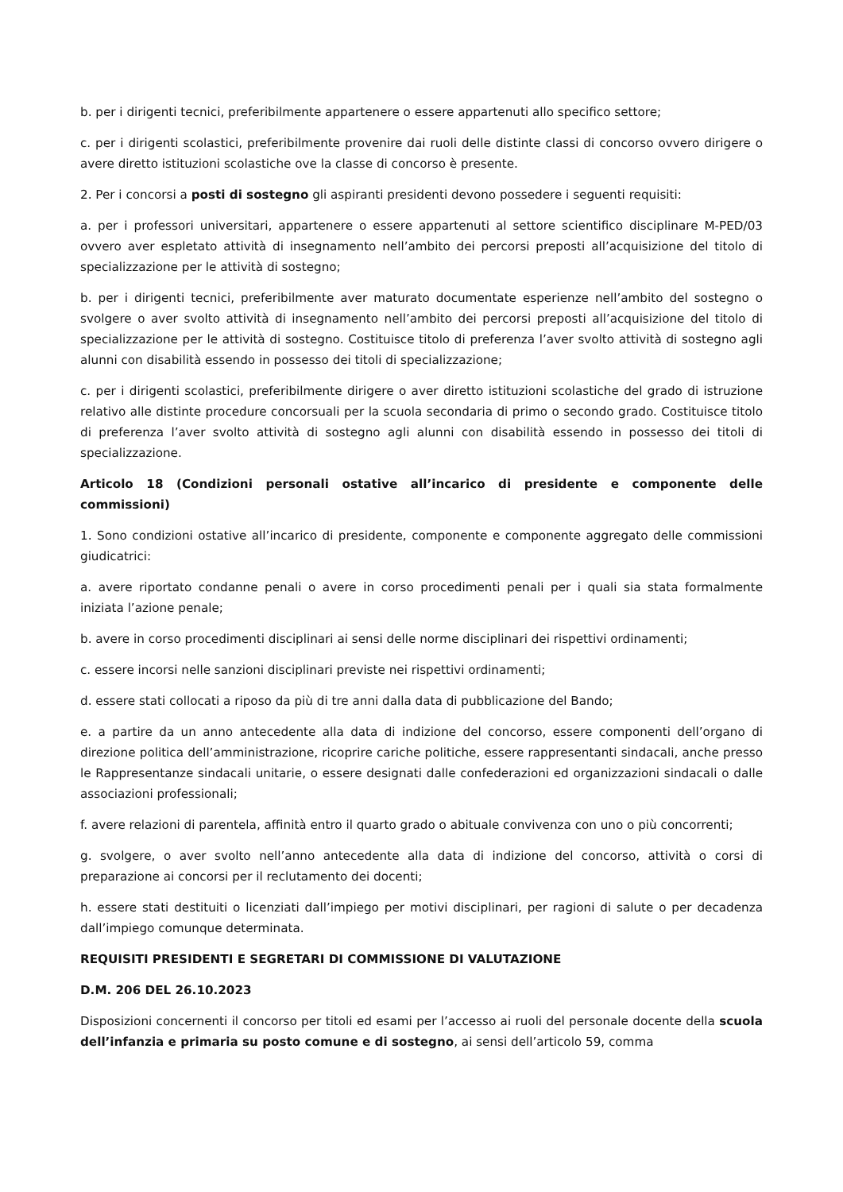b. per i dirigenti tecnici, preferibilmente appartenere o essere appartenuti allo specifico settore;
c. per i dirigenti scolastici, preferibilmente provenire dai ruoli delle distinte classi di concorso ovvero dirigere o avere diretto istituzioni scolastiche ove la classe di concorso è presente.
2. Per i concorsi a posti di sostegno gli aspiranti presidenti devono possedere i seguenti requisiti:
a. per i professori universitari, appartenere o essere appartenuti al settore scientifico disciplinare M-PED/03 ovvero aver espletato attività di insegnamento nell’ambito dei percorsi preposti all’acquisizione del titolo di specializzazione per le attività di sostegno;
b. per i dirigenti tecnici, preferibilmente aver maturato documentate esperienze nell’ambito del sostegno o svolgere o aver svolto attività di insegnamento nell’ambito dei percorsi preposti all’acquisizione del titolo di specializzazione per le attività di sostegno. Costituisce titolo di preferenza l’aver svolto attività di sostegno agli alunni con disabilità essendo in possesso dei titoli di specializzazione;
c. per i dirigenti scolastici, preferibilmente dirigere o aver diretto istituzioni scolastiche del grado di istruzione relativo alle distinte procedure concorsuali per la scuola secondaria di primo o secondo grado. Costituisce titolo di preferenza l’aver svolto attività di sostegno agli alunni con disabilità essendo in possesso dei titoli di specializzazione.
Articolo 18 (Condizioni personali ostative all’incarico di presidente e componente delle commissioni)
1. Sono condizioni ostative all’incarico di presidente, componente e componente aggregato delle commissioni giudicatrici:
a. avere riportato condanne penali o avere in corso procedimenti penali per i quali sia stata formalmente iniziata l’azione penale;
b. avere in corso procedimenti disciplinari ai sensi delle norme disciplinari dei rispettivi ordinamenti;
c. essere incorsi nelle sanzioni disciplinari previste nei rispettivi ordinamenti;
d. essere stati collocati a riposo da più di tre anni dalla data di pubblicazione del Bando;
e. a partire da un anno antecedente alla data di indizione del concorso, essere componenti dell’organo di direzione politica dell’amministrazione, ricoprire cariche politiche, essere rappresentanti sindacali, anche presso le Rappresentanze sindacali unitarie, o essere designati dalle confederazioni ed organizzazioni sindacali o dalle associazioni professionali;
f. avere relazioni di parentela, affinità entro il quarto grado o abituale convivenza con uno o più concorrenti;
g. svolgere, o aver svolto nell’anno antecedente alla data di indizione del concorso, attività o corsi di preparazione ai concorsi per il reclutamento dei docenti;
h. essere stati destituiti o licenziati dall’impiego per motivi disciplinari, per ragioni di salute o per decadenza dall’impiego comunque determinata.
REQUISITI PRESIDENTI E SEGRETARI DI COMMISSIONE DI VALUTAZIONE
D.M. 206 DEL 26.10.2023
Disposizioni concernenti il concorso per titoli ed esami per l’accesso ai ruoli del personale docente della scuola dell’infanzia e primaria su posto comune e di sostegno, ai sensi dell’articolo 59, comma